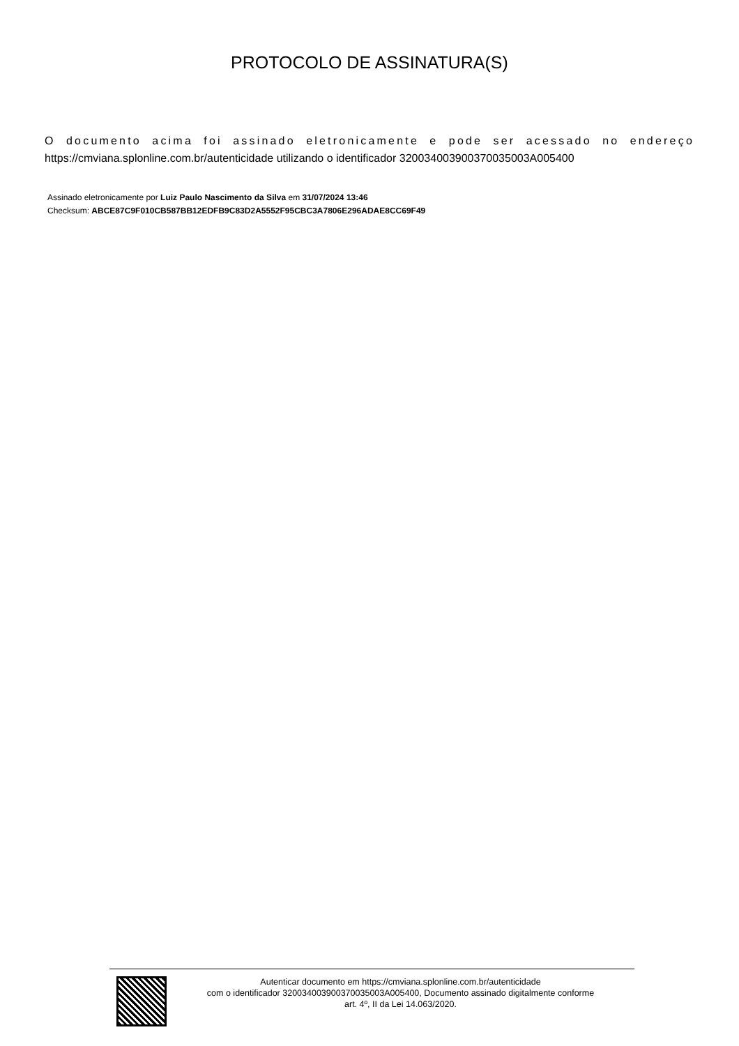PROTOCOLO DE ASSINATURA(S)
O documento acima foi assinado eletronicamente e pode ser acessado no endereço
https://cmviana.splonline.com.br/autenticidade utilizando o identificador 320034003900370035003A005400
Assinado eletronicamente por Luiz Paulo Nascimento da Silva em 31/07/2024 13:46
Checksum: ABCE87C9F010CB587BB12EDFB9C83D2A5552F95CBC3A7806E296ADAE8CC69F49
Autenticar documento em https://cmviana.splonline.com.br/autenticidade
com o identificador 320034003900370035003A005400, Documento assinado digitalmente conforme
art. 4º, II da Lei 14.063/2020.